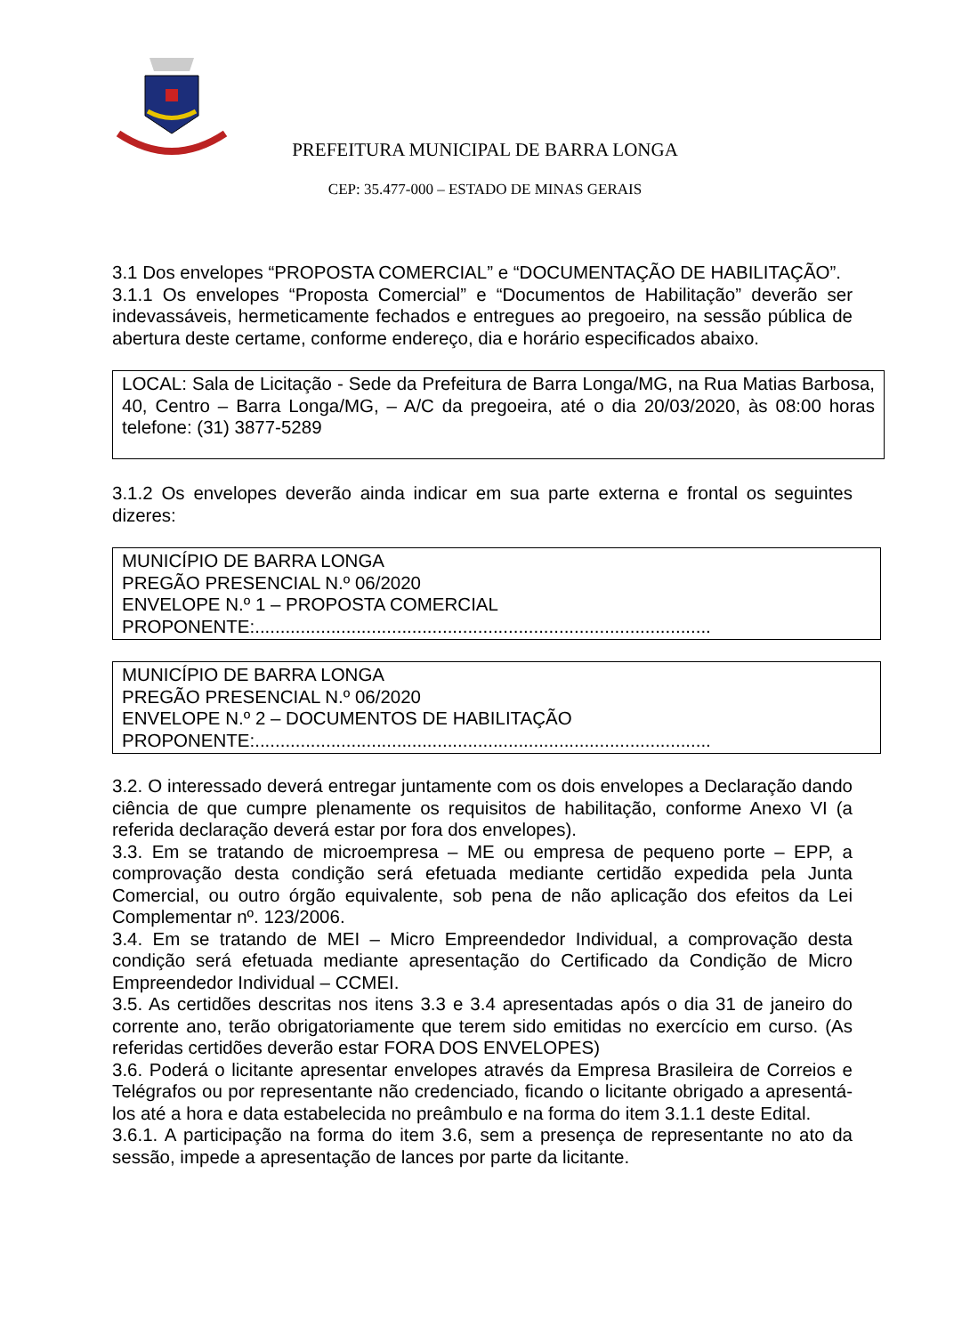PREFEITURA MUNICIPAL DE BARRA LONGA
CEP: 35.477-000 – ESTADO DE MINAS GERAIS
3.1 Dos envelopes “PROPOSTA COMERCIAL” e “DOCUMENTAÇÃO DE HABILITAÇÃO”.
3.1.1 Os envelopes “Proposta Comercial” e “Documentos de Habilitação” deverão ser indevassáveis, hermeticamente fechados e entregues ao pregoeiro, na sessão pública de abertura deste certame, conforme endereço, dia e horário especificados abaixo.
LOCAL: Sala de Licitação - Sede da Prefeitura de Barra Longa/MG, na Rua Matias Barbosa, 40, Centro – Barra Longa/MG, – A/C da pregoeira, até o dia 20/03/2020, às 08:00 horas telefone: (31) 3877-5289
3.1.2 Os envelopes deverão ainda indicar em sua parte externa e frontal os seguintes dizeres:
MUNICÍPIO DE BARRA LONGA
PREGÃO PRESENCIAL N.º 06/2020
ENVELOPE N.º 1 – PROPOSTA COMERCIAL
PROPONENTE:..........................................................................................
MUNICÍPIO DE BARRA LONGA
PREGÃO PRESENCIAL N.º 06/2020
ENVELOPE N.º 2 – DOCUMENTOS DE HABILITAÇÃO
PROPONENTE:..........................................................................................
3.2. O interessado deverá entregar juntamente com os dois envelopes a Declaração dando ciência de que cumpre plenamente os requisitos de habilitação, conforme Anexo VI (a referida declaração deverá estar por fora dos envelopes).
3.3. Em se tratando de microempresa – ME ou empresa de pequeno porte – EPP, a comprovação desta condição será efetuada mediante certidão expedida pela Junta Comercial, ou outro órgão equivalente, sob pena de não aplicação dos efeitos da Lei Complementar nº. 123/2006.
3.4. Em se tratando de MEI – Micro Empreendedor Individual, a comprovação desta condição será efetuada mediante apresentação do Certificado da Condição de Micro Empreendedor Individual – CCMEI.
3.5. As certidões descritas nos itens 3.3 e 3.4 apresentadas após o dia 31 de janeiro do corrente ano, terão obrigatoriamente que terem sido emitidas no exercício em curso. (As referidas certidões deverão estar FORA DOS ENVELOPES)
3.6. Poderá o licitante apresentar envelopes através da Empresa Brasileira de Correios e Telégrafos ou por representante não credenciado, ficando o licitante obrigado a apresentá-los até a hora e data estabelecida no preâmbulo e na forma do item 3.1.1 deste Edital.
3.6.1. A participação na forma do item 3.6, sem a presença de representante no ato da sessão, impede a apresentação de lances por parte da licitante.